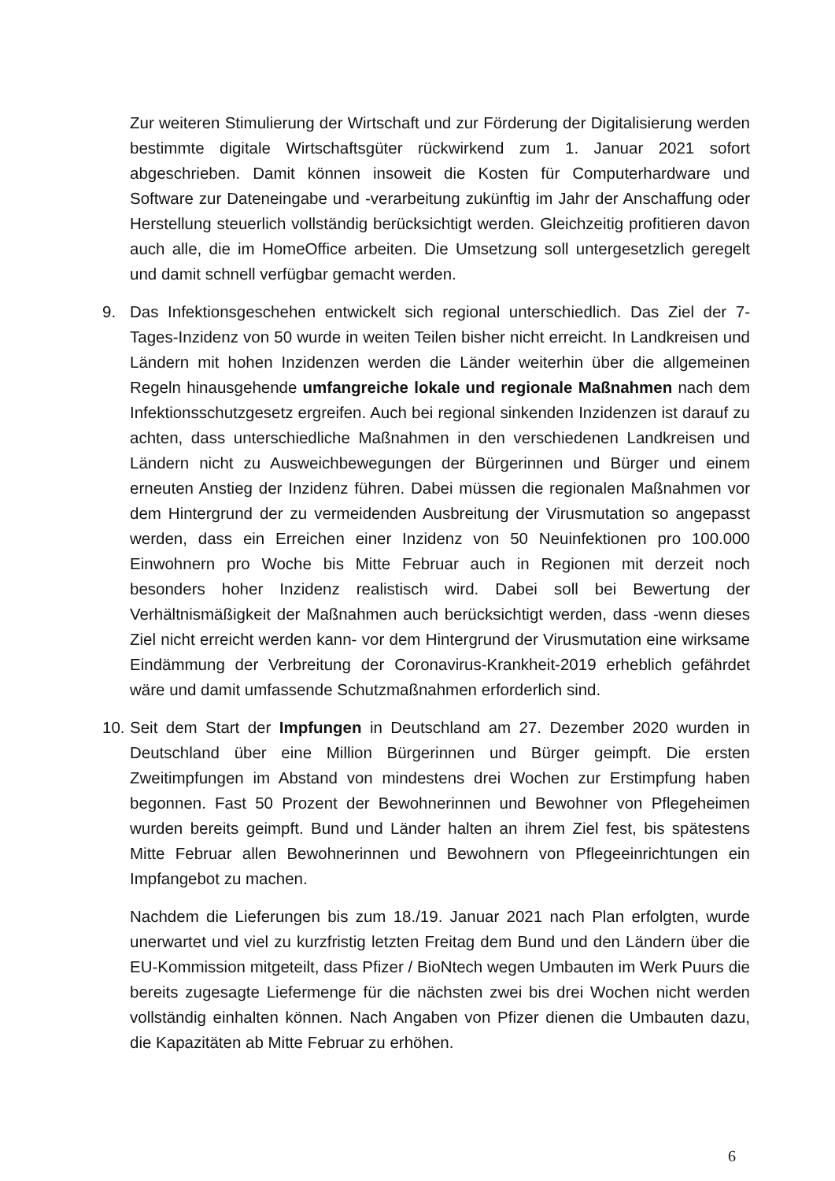Zur weiteren Stimulierung der Wirtschaft und zur Förderung der Digitalisierung werden bestimmte digitale Wirtschaftsgüter rückwirkend zum 1. Januar 2021 sofort abgeschrieben. Damit können insoweit die Kosten für Computerhardware und Software zur Dateneingabe und -verarbeitung zukünftig im Jahr der Anschaffung oder Herstellung steuerlich vollständig berücksichtigt werden. Gleichzeitig profitieren davon auch alle, die im HomeOffice arbeiten. Die Umsetzung soll untergesetzlich geregelt und damit schnell verfügbar gemacht werden.
9. Das Infektionsgeschehen entwickelt sich regional unterschiedlich. Das Ziel der 7-Tages-Inzidenz von 50 wurde in weiten Teilen bisher nicht erreicht. In Landkreisen und Ländern mit hohen Inzidenzen werden die Länder weiterhin über die allgemeinen Regeln hinausgehende umfangreiche lokale und regionale Maßnahmen nach dem Infektionsschutzgesetz ergreifen. Auch bei regional sinkenden Inzidenzen ist darauf zu achten, dass unterschiedliche Maßnahmen in den verschiedenen Landkreisen und Ländern nicht zu Ausweichbewegungen der Bürgerinnen und Bürger und einem erneuten Anstieg der Inzidenz führen. Dabei müssen die regionalen Maßnahmen vor dem Hintergrund der zu vermeidenden Ausbreitung der Virusmutation so angepasst werden, dass ein Erreichen einer Inzidenz von 50 Neuinfektionen pro 100.000 Einwohnern pro Woche bis Mitte Februar auch in Regionen mit derzeit noch besonders hoher Inzidenz realistisch wird. Dabei soll bei Bewertung der Verhältnismäßigkeit der Maßnahmen auch berücksichtigt werden, dass -wenn dieses Ziel nicht erreicht werden kann- vor dem Hintergrund der Virusmutation eine wirksame Eindämmung der Verbreitung der Coronavirus-Krankheit-2019 erheblich gefährdet wäre und damit umfassende Schutzmaßnahmen erforderlich sind.
10.
Seit dem Start der Impfungen in Deutschland am 27. Dezember 2020 wurden in Deutschland über eine Million Bürgerinnen und Bürger geimpft. Die ersten Zweitimpfungen im Abstand von mindestens drei Wochen zur Erstimpfung haben begonnen. Fast 50 Prozent der Bewohnerinnen und Bewohner von Pflegeheimen wurden bereits geimpft. Bund und Länder halten an ihrem Ziel fest, bis spätestens Mitte Februar allen Bewohnerinnen und Bewohnern von Pflegeeinrichtungen ein Impfangebot zu machen.
Nachdem die Lieferungen bis zum 18./19. Januar 2021 nach Plan erfolgten, wurde unerwartet und viel zu kurzfristig letzten Freitag dem Bund und den Ländern über die EU-Kommission mitgeteilt, dass Pfizer / BioNtech wegen Umbauten im Werk Puurs die bereits zugesagte Liefermenge für die nächsten zwei bis drei Wochen nicht werden vollständig einhalten können. Nach Angaben von Pfizer dienen die Umbauten dazu, die Kapazitäten ab Mitte Februar zu erhöhen.
6